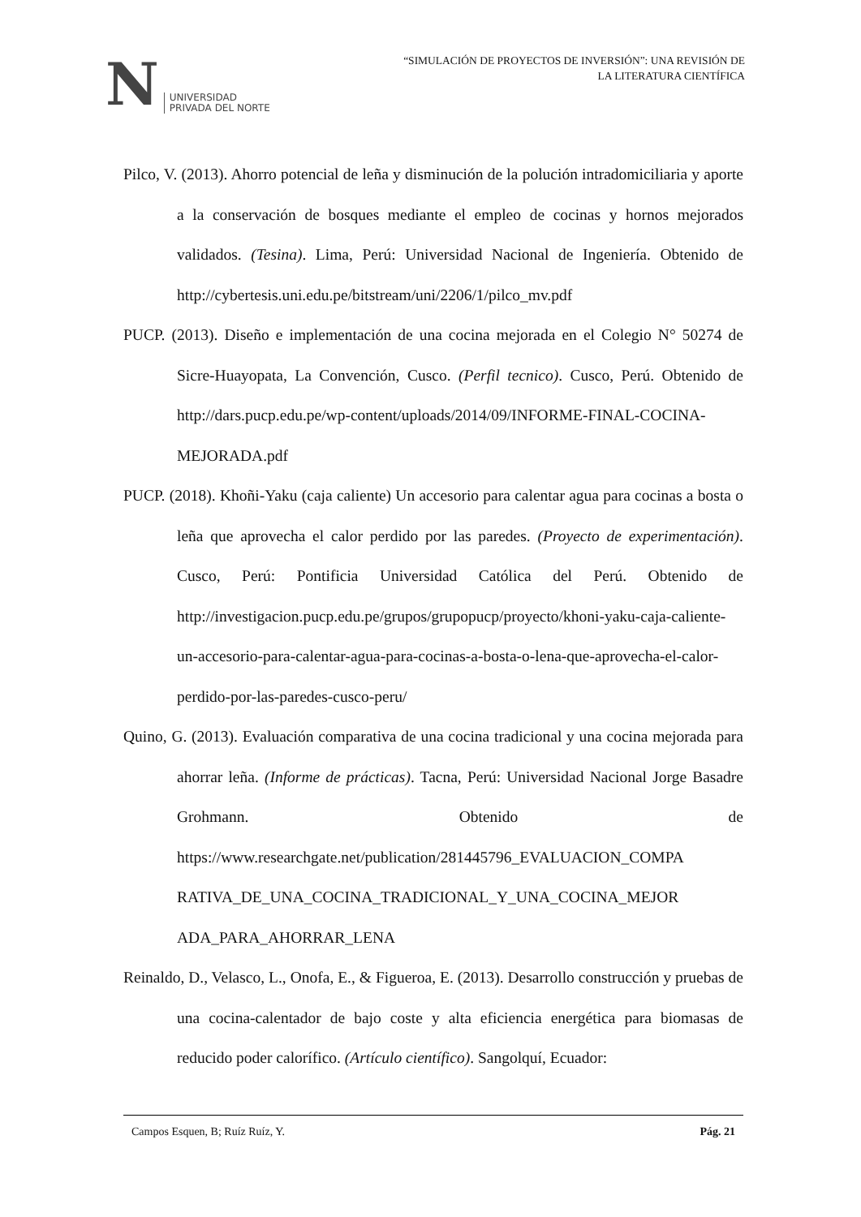N UNIVERSIDAD
PRIVADA DEL NORTE
“SIMULACIÓN DE PROYECTOS DE INVERSIÓN”: UNA REVISIÓN DE
LA LITERATURA CIENTÍFICA
Pilco, V. (2013). Ahorro potencial de leña y disminución de la polución intradomiciliaria y aporte a la conservación de bosques mediante el empleo de cocinas y hornos mejorados validados. (Tesina). Lima, Perú: Universidad Nacional de Ingeniería. Obtenido de http://cybertesis.uni.edu.pe/bitstream/uni/2206/1/pilco_mv.pdf
PUCP. (2013). Diseño e implementación de una cocina mejorada en el Colegio N° 50274 de Sicre-Huayopata, La Convención, Cusco. (Perfil tecnico). Cusco, Perú. Obtenido de http://dars.pucp.edu.pe/wp-content/uploads/2014/09/INFORME-FINAL-COCINA-MEJORADA.pdf
PUCP. (2018). Khoñi-Yaku (caja caliente) Un accesorio para calentar agua para cocinas a bosta o leña que aprovecha el calor perdido por las paredes. (Proyecto de experimentación). Cusco, Perú: Pontificia Universidad Católica del Perú. Obtenido de http://investigacion.pucp.edu.pe/grupos/grupopucp/proyecto/khoni-yaku-caja-caliente-un-accesorio-para-calentar-agua-para-cocinas-a-bosta-o-lena-que-aprovecha-el-calor-perdido-por-las-paredes-cusco-peru/
Quino, G. (2013). Evaluación comparativa de una cocina tradicional y una cocina mejorada para ahorrar leña. (Informe de prácticas). Tacna, Perú: Universidad Nacional Jorge Basadre Grohmann. Obtenido de https://www.researchgate.net/publication/281445796_EVALUACION_COMPA RATIVA_DE_UNA_COCINA_TRADICIONAL_Y_UNA_COCINA_MEJOR ADA_PARA_AHORRAR_LENA
Reinaldo, D., Velasco, L., Onofa, E., & Figueroa, E. (2013). Desarrollo construcción y pruebas de una cocina-calentador de bajo coste y alta eficiencia energética para biomasas de reducido poder calorífico. (Artículo científico). Sangolquí, Ecuador:
Campos Esquen, B; Ruíz Ruíz, Y. Pág. 21